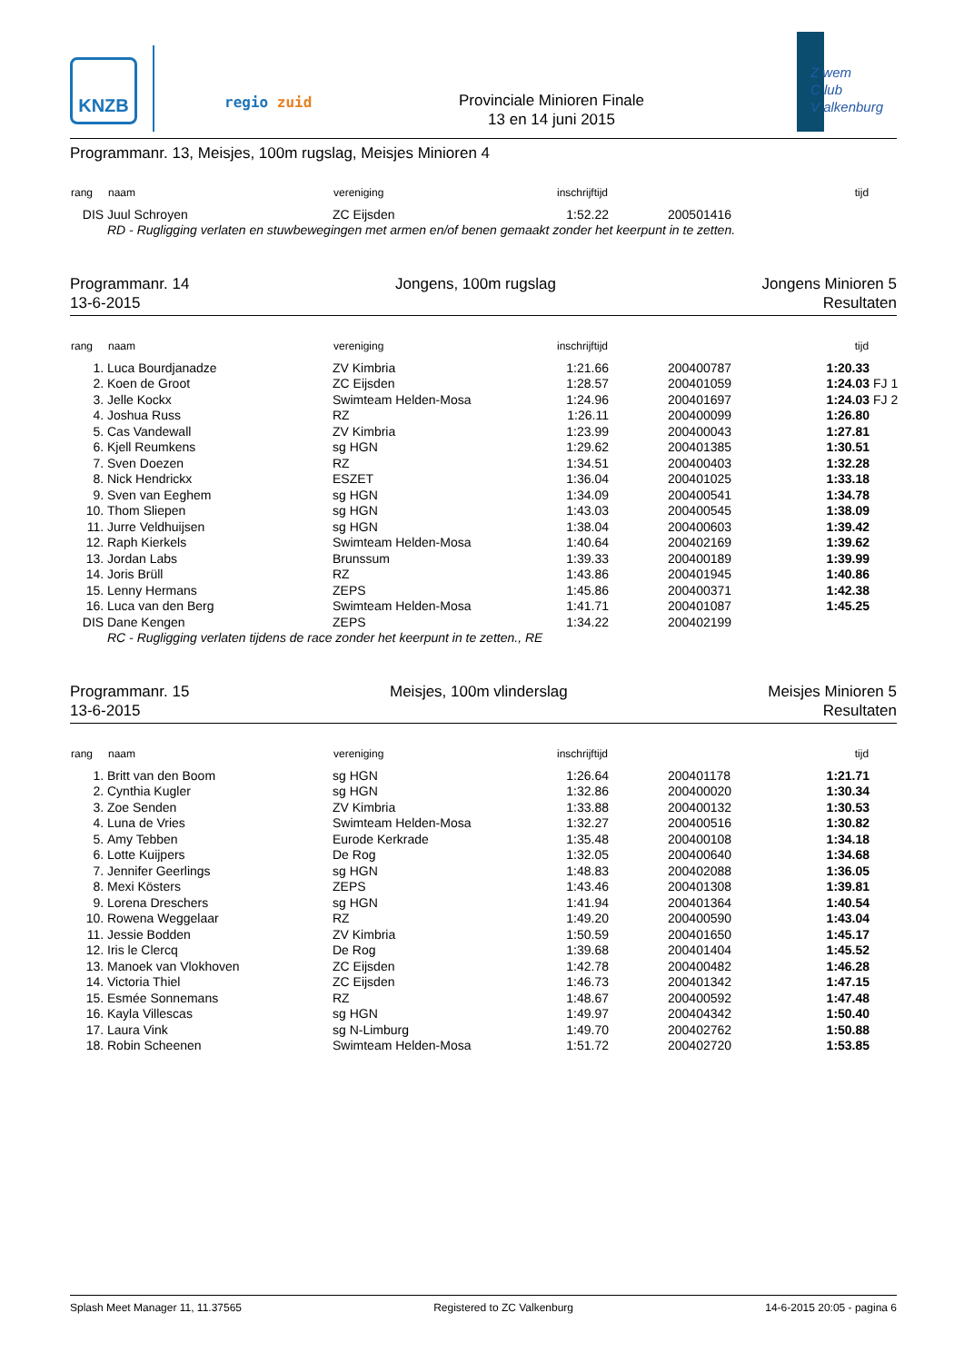KNZB
regio zuid
Provinciale Minioren Finale
13 en 14 juni 2015
Z wem
C lub
V alkenburg
Programmanr. 13, Meisjes, 100m rugslag, Meisjes Minioren 4
| rang | naam | vereniging | inschrijftijd | | tijd | |
| --- | --- | --- | --- | --- | --- | --- |
| DIS | Juul Schroyen | ZC Eijsden | 1:52.22 | 200501416 | | |
| | RD - Rugligging verlaten en stuwbewegingen met armen en/of benen gemaakt zonder het keerpunt in te zetten. | | | | | |
Programmanr. 14
13-6-2015
Jongens, 100m rugslag Jongens Minioren 5
Resultaten
| rang | naam | vereniging | inschrijftijd | | tijd | |
| --- | --- | --- | --- | --- | --- | --- |
| 1. | Luca Bourdjanadze | ZV Kimbria | 1:21.66 | 200400787 | 1:20.33 | |
| 2. | Koen de Groot | ZC Eijsden | 1:28.57 | 200401059 | 1:24.03 | FJ 1 |
| 3. | Jelle Kockx | Swimteam Helden-Mosa | 1:24.96 | 200401697 | 1:24.03 | FJ 2 |
| 4. | Joshua Russ | RZ | 1:26.11 | 200400099 | 1:26.80 | |
| 5. | Cas Vandewall | ZV Kimbria | 1:23.99 | 200400043 | 1:27.81 | |
| 6. | Kjell Reumkens | sg HGN | 1:29.62 | 200401385 | 1:30.51 | |
| 7. | Sven Doezen | RZ | 1:34.51 | 200400403 | 1:32.28 | |
| 8. | Nick Hendrickx | ESZET | 1:36.04 | 200401025 | 1:33.18 | |
| 9. | Sven van Eeghem | sg HGN | 1:34.09 | 200400541 | 1:34.78 | |
| 10. | Thom Sliepen | sg HGN | 1:43.03 | 200400545 | 1:38.09 | |
| 11. | Jurre Veldhuijsen | sg HGN | 1:38.04 | 200400603 | 1:39.42 | |
| 12. | Raph Kierkels | Swimteam Helden-Mosa | 1:40.64 | 200402169 | 1:39.62 | |
| 13. | Jordan Labs | Brunssum | 1:39.33 | 200400189 | 1:39.99 | |
| 14. | Joris Brüll | RZ | 1:43.86 | 200401945 | 1:40.86 | |
| 15. | Lenny Hermans | ZEPS | 1:45.86 | 200400371 | 1:42.38 | |
| 16. | Luca van den Berg | Swimteam Helden-Mosa | 1:41.71 | 200401087 | 1:45.25 | |
| DIS | Dane Kengen | ZEPS | 1:34.22 | 200402199 | | |
| | RC - Rugligging verlaten tijdens de race zonder het keerpunt in te zetten., RE | | | | | |
Programmanr. 15
13-6-2015
Meisjes, 100m vlinderslag Meisjes Minioren 5
Resultaten
| rang | naam | vereniging | inschrijftijd | | tijd | |
| --- | --- | --- | --- | --- | --- | --- |
| 1. | Britt van den Boom | sg HGN | 1:26.64 | 200401178 | 1:21.71 | |
| 2. | Cynthia Kugler | sg HGN | 1:32.86 | 200400020 | 1:30.34 | |
| 3. | Zoe Senden | ZV Kimbria | 1:33.88 | 200400132 | 1:30.53 | |
| 4. | Luna de Vries | Swimteam Helden-Mosa | 1:32.27 | 200400516 | 1:30.82 | |
| 5. | Amy Tebben | Eurode Kerkrade | 1:35.48 | 200400108 | 1:34.18 | |
| 6. | Lotte Kuijpers | De Rog | 1:32.05 | 200400640 | 1:34.68 | |
| 7. | Jennifer Geerlings | sg HGN | 1:48.83 | 200402088 | 1:36.05 | |
| 8. | Mexi Kösters | ZEPS | 1:43.46 | 200401308 | 1:39.81 | |
| 9. | Lorena Dreschers | sg HGN | 1:41.94 | 200401364 | 1:40.54 | |
| 10. | Rowena Weggelaar | RZ | 1:49.20 | 200400590 | 1:43.04 | |
| 11. | Jessie Bodden | ZV Kimbria | 1:50.59 | 200401650 | 1:45.17 | |
| 12. | Iris le Clercq | De Rog | 1:39.68 | 200401404 | 1:45.52 | |
| 13. | Manoek van Vlokhoven | ZC Eijsden | 1:42.78 | 200400482 | 1:46.28 | |
| 14. | Victoria Thiel | ZC Eijsden | 1:46.73 | 200401342 | 1:47.15 | |
| 15. | Esmée Sonnemans | RZ | 1:48.67 | 200400592 | 1:47.48 | |
| 16. | Kayla Villescas | sg HGN | 1:49.97 | 200404342 | 1:50.40 | |
| 17. | Laura Vink | sg N-Limburg | 1:49.70 | 200402762 | 1:50.88 | |
| 18. | Robin Scheenen | Swimteam Helden-Mosa | 1:51.72 | 200402720 | 1:53.85 | |
Splash Meet Manager 11, 11.37565 Registered to ZC Valkenburg 14-6-2015 20:05 - pagina 6